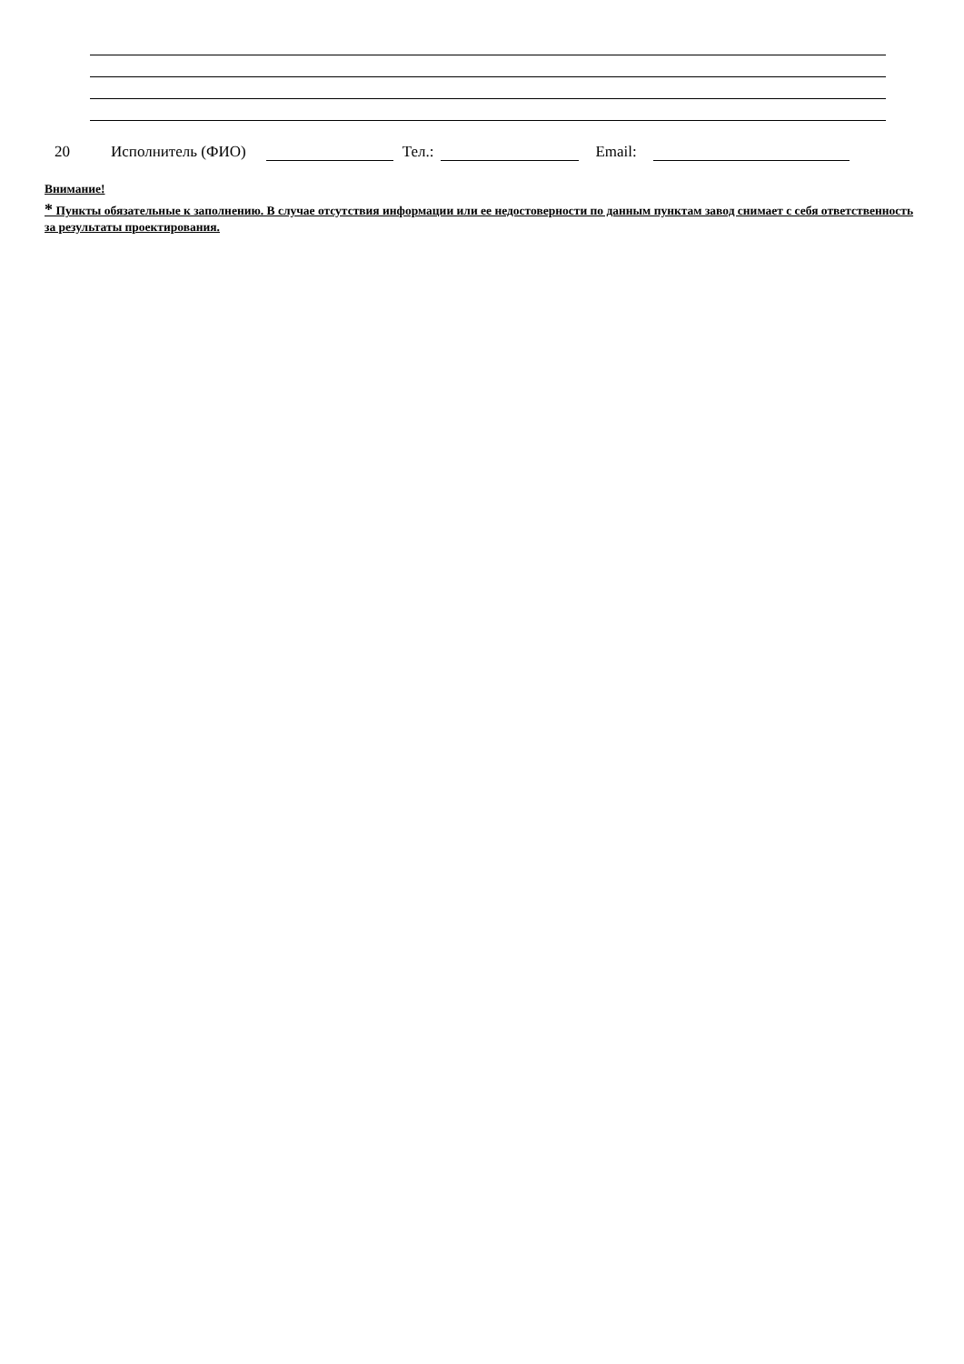20 Исполнитель (ФИО) Тел.: Email:
Внимание!
* Пункты обязательные к заполнению. В случае отсутствия информации или ее недостоверности по данным пунктам завод снимает с себя ответственность за результаты проектирования.